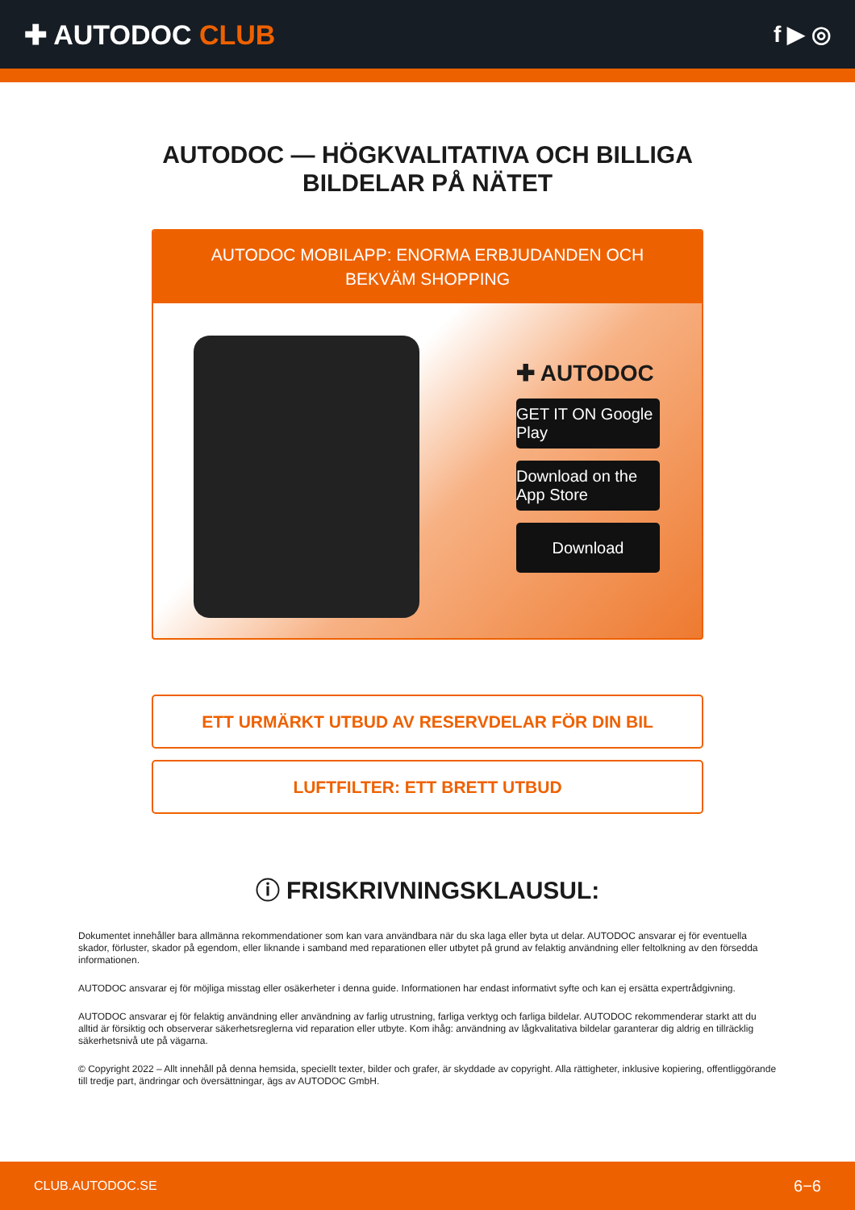✚ AUTODOC CLUB
f ▶ ◎
AUTODOC — HÖGKVALITATIVA OCH BILLIGA BILDELAR PÅ NÄTET
AUTODOC MOBILAPP: ENORMA ERBJUDANDEN OCH BEKVÄM SHOPPING
✚ AUTODOC
GET IT ON Google Play
Download on the App Store
Download
ETT URMÄRKT UTBUD AV RESERVDELAR FÖR DIN BIL
LUFTFILTER: ETT BRETT UTBUD
ⓘ FRISKRIVNINGSKLAUSUL:
Dokumentet innehåller bara allmänna rekommendationer som kan vara användbara när du ska laga eller byta ut delar. AUTODOC ansvarar ej för eventuella skador, förluster, skador på egendom, eller liknande i samband med reparationen eller utbytet på grund av felaktig användning eller feltolkning av den försedda informationen.
AUTODOC ansvarar ej för möjliga misstag eller osäkerheter i denna guide. Informationen har endast informativt syfte och kan ej ersätta expertrådgivning.
AUTODOC ansvarar ej för felaktig användning eller användning av farlig utrustning, farliga verktyg och farliga bildelar. AUTODOC rekommenderar starkt att du alltid är försiktig och observerar säkerhetsreglerna vid reparation eller utbyte. Kom ihåg: användning av lågkvalitativa bildelar garanterar dig aldrig en tillräcklig säkerhetsnivå ute på vägarna.
© Copyright 2022 – Allt innehåll på denna hemsida, speciellt texter, bilder och grafer, är skyddade av copyright. Alla rättigheter, inklusive kopiering, offentliggörande till tredje part, ändringar och översättningar, ägs av AUTODOC GmbH.
CLUB.AUTODOC.SE 6−6